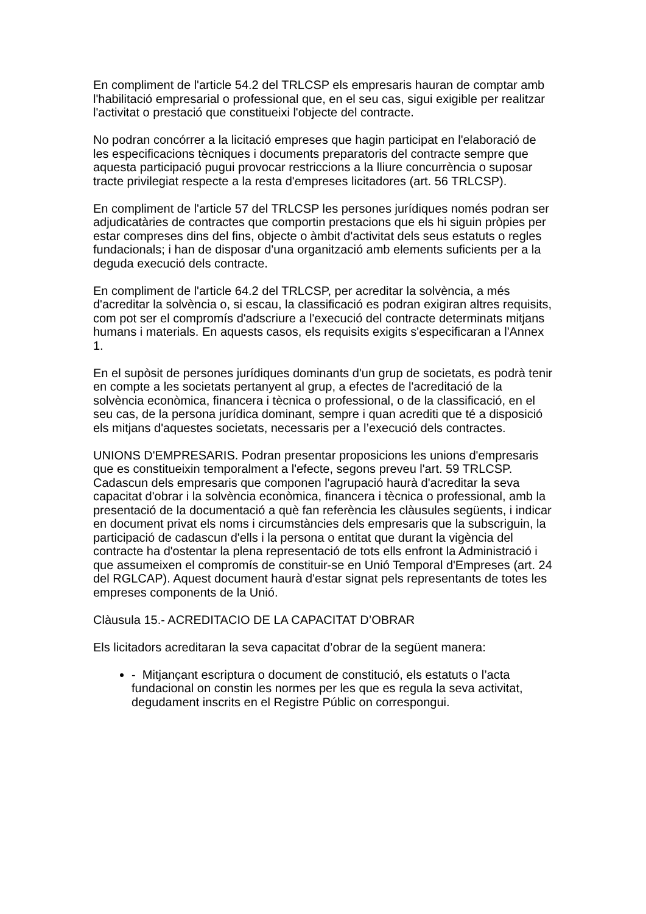En compliment de l'article 54.2 del TRLCSP els empresaris hauran de comptar amb l'habilitació empresarial o professional que, en el seu cas, sigui exigible per realitzar l'activitat o prestació que constitueixi l'objecte del contracte.
No podran concórrer a la licitació empreses que hagin participat en l'elaboració de les especificacions tècniques i documents preparatoris del contracte sempre que aquesta participació pugui provocar restriccions a la lliure concurrència o suposar tracte privilegiat respecte a la resta d'empreses licitadores (art. 56 TRLCSP).
En compliment de l'article 57 del TRLCSP les persones jurídiques només podran ser adjudicatàries de contractes que comportin prestacions que els hi siguin pròpies per estar compreses dins del fins, objecte o àmbit d'activitat dels seus estatuts o regles fundacionals; i han de disposar d'una organització amb elements suficients per a la deguda execució dels contracte.
En compliment de l'article 64.2 del TRLCSP, per acreditar la solvència, a més d'acreditar la solvència o, si escau, la classificació es podran exigiran altres requisits, com pot ser el compromís d'adscriure a l'execució del contracte determinats mitjans humans i materials. En aquests casos, els requisits exigits s'especificaran a l'Annex 1.
En el supòsit de persones jurídiques dominants d'un grup de societats, es podrà tenir en compte a les societats pertanyent al grup, a efectes de l'acreditació de la solvència econòmica, financera i tècnica o professional, o de la classificació, en el seu cas, de la persona jurídica dominant, sempre i quan acrediti que té a disposició els mitjans d'aquestes societats, necessaris per a l’execució dels contractes.
UNIONS D'EMPRESARIS. Podran presentar proposicions les unions d'empresaris que es constitueixin temporalment a l'efecte, segons preveu l'art. 59 TRLCSP. Cadascun dels empresaris que componen l'agrupació haurà d'acreditar la seva capacitat d'obrar i la solvència econòmica, financera i tècnica o professional, amb la presentació de la documentació a què fan referència les clàusules següents, i indicar en document privat els noms i circumstàncies dels empresaris que la subscriguin, la participació de cadascun d'ells i la persona o entitat que durant la vigència del contracte ha d'ostentar la plena representació de tots ells enfront la Administració i que assumeixen el compromís de constituir-se en Unió Temporal d'Empreses (art. 24 del RGLCAP). Aquest document haurà d'estar signat pels representants de totes les empreses components de la Unió.
Clàusula 15.- ACREDITACIO DE LA CAPACITAT D’OBRAR
Els licitadors acreditaran la seva capacitat d’obrar de la següent manera:
- Mitjançant escriptura o document de constitució, els estatuts o l’acta fundacional on constin les normes per les que es regula la seva activitat, degudament inscrits en el Registre Públic on correspongui.